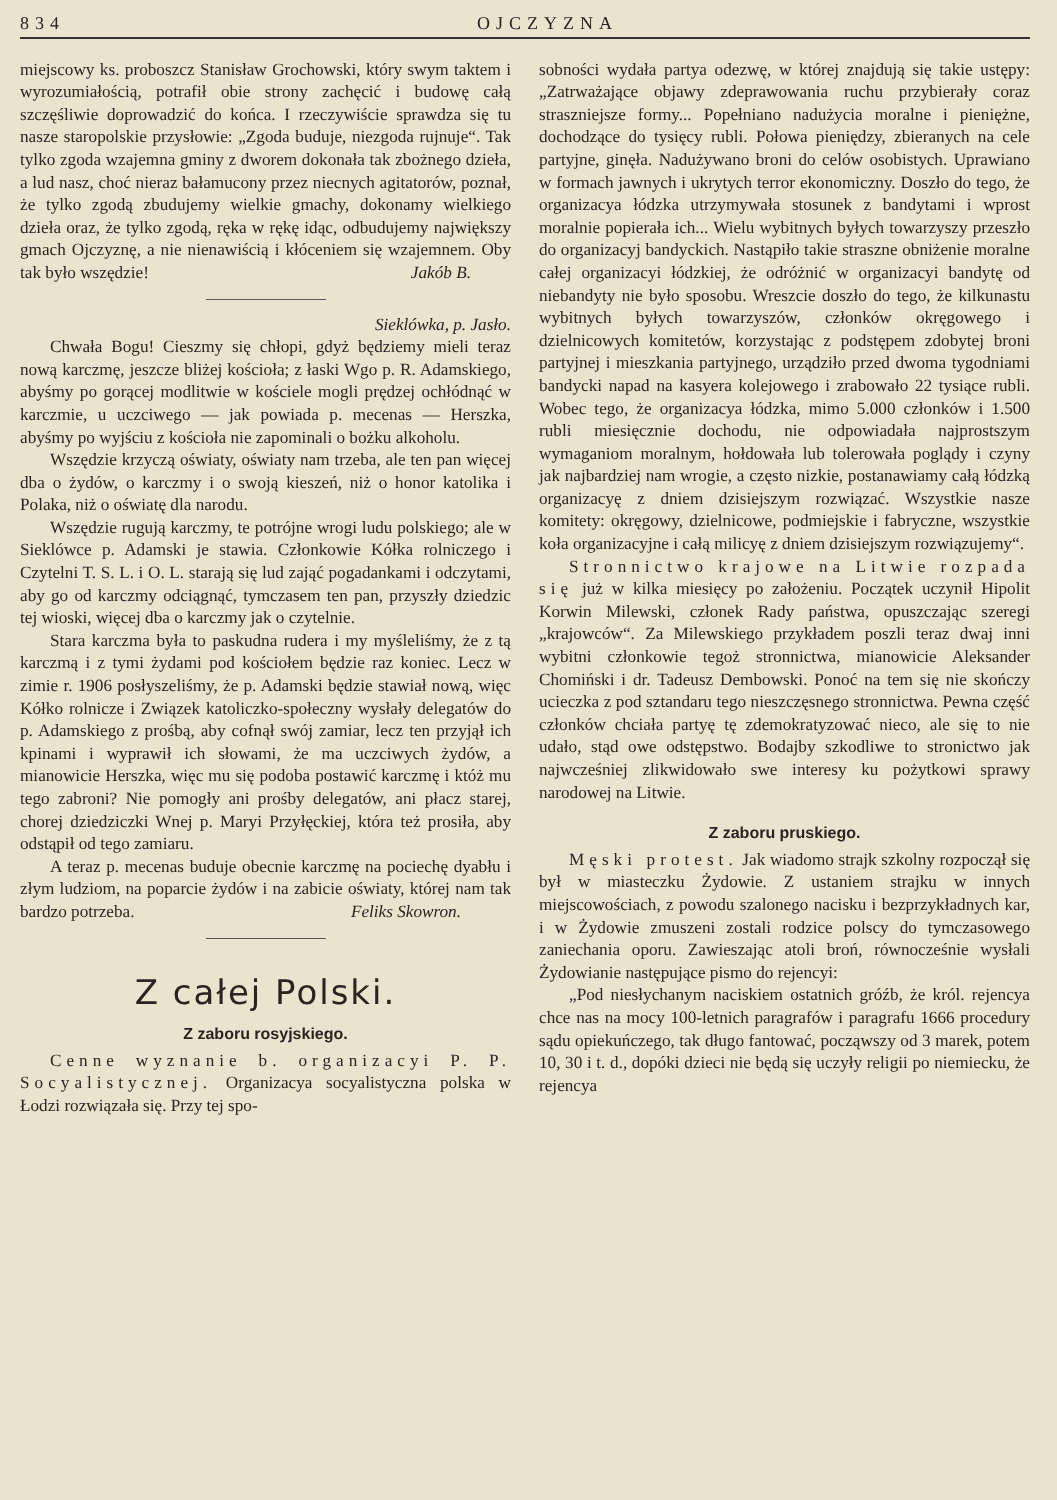834 OJCZYZNA
miejscowy ks. proboszcz Stanisław Grochowski, który swym taktem i wyrozumiałością, potrafił obie strony zachęcić i budowę całą szczęśliwie doprowadzić do końca. I rzeczywiście sprawdza się tu nasze staropolskie przysłowie: „Zgoda buduje, niezgoda rujnuje“. Tak tylko zgoda wzajemna gminy z dworem dokonała tak zbożnego dzieła, a lud nasz, choć nieraz bałamucony przez niecnych agitatorów, poznał, że tylko zgodą zbudujemy wielkie gmachy, dokonamy wielkiego dzieła oraz, że tylko zgodą, ręka w rękę idąc, odbudujemy największy gmach Ojczyznę, a nie nienawiścią i kłóceniem się wzajemnem. Oby tak było wszędzie! Jakób B.
Sieklówka, p. Jasło.
Chwała Bogu! Cieszmy się chłopi, gdyż będziemy mieli teraz nową karczmę, jeszcze bliżej kościoła; z łaski Wgo p. R. Adamskiego, abyśmy po gorącej modlitwie w kościele mogli prędzej ochłódnąć w karczmie, u uczciwego — jak powiada p. mecenas — Herszka, abyśmy po wyjściu z kościoła nie zapominali o bożku alkoholu.
Wszędzie krzyczą oświaty, oświaty nam trzeba, ale ten pan więcej dba o żydów, o karczmy i o swoją kieszeń, niż o honor katolika i Polaka, niż o oświatę dla narodu.
Wszędzie rugują karczmy, te potrójne wrogi ludu polskiego; ale w Sieklówce p. Adamski je stawia. Członkowie Kółka rolniczego i Czytelni T. S. L. i O. L. starają się lud zająć pogadankami i odczytami, aby go od karczmy odciągnąć, tymczasem ten pan, przyszły dziedzic tej wioski, więcej dba o karczmy jak o czytelnie.
Stara karczma była to paskudna rudera i my myśleliśmy, że z tą karczmą i z tymi żydami pod kościołem będzie raz koniec. Lecz w zimie r. 1906 posłyszeliśmy, że p. Adamski będzie stawiał nową, więc Kółko rolnicze i Związek katoliczko-społeczny wysłały delegatów do p. Adamskiego z prośbą, aby cofnął swój zamiar, lecz ten przyjął ich kpinami i wyprawił ich słowami, że ma uczciwych żydów, a mianowicie Herszka, więc mu się podoba postawić karczmę i któż mu tego zabroni? Nie pomogły ani prośby delegatów, ani płacz starej, chorej dziedziczki Wnej p. Maryi Przyłęckiej, która też prosiła, aby odstąpił od tego zamiaru.
A teraz p. mecenas buduje obecnie karczmę na pociechę dyabłu i złym ludziom, na poparcie żydów i na zabicie oświaty, której nam tak bardzo potrzeba. Feliks Skowron.
Z całej Polski.
Z zaboru rosyjskiego.
Cenne wyznanie b. organizacyi P. P. Socyalistycznej. Organizacya socyalistyczna polska w Łodzi rozwiązała się. Przy tej spo-
sobności wydała partya odezwę, w której znajdują się takie ustępy: „Zatrważające objawy zdeprawowania ruchu przybierały coraz straszniejsze formy... Popełniano nadużycia moralne i pieniężne, dochodzące do tysięcy rubli. Połowa pieniędzy, zbieranych na cele partyjne, ginęła. Nadużywano broni do celów osobistych. Uprawiano w formach jawnych i ukrytych terror ekonomiczny. Doszło do tego, że organizacya łódzka utrzymywała stosunek z bandytami i wprost moralnie popierała ich... Wielu wybitnych byłych towarzyszy przeszło do organizacyj bandyckich. Nastąpiło takie straszne obniżenie moralne całej organizacyi łódzkiej, że odróżnić w organizacyi bandytę od niebandyty nie było sposobu. Wreszcie doszło do tego, że kilkunastu wybitnych byłych towarzyszów, członków okręgowego i dzielnicowych komitetów, korzystając z podstępem zdobytej broni partyjnej i mieszkania partyjnego, urządziło przed dwoma tygodniami bandycki napad na kasyera kolejowego i zrabowało 22 tysiące rubli. Wobec tego, że organizacya łódzka, mimo 5.000 członków i 1.500 rubli miesięcznie dochodu, nie odpowiadała najprostszym wymaganiom moralnym, hołdowała lub tolerowała poglądy i czyny jak najbardziej nam wrogie, a często nizkie, postanawiamy całą łódzką organizacyę z dniem dzisiejszym rozwiązać. Wszystkie nasze komitety: okręgowy, dzielnicowe, podmiejskie i fabryczne, wszystkie koła organizacyjne i całą milicyę z dniem dzisiejszym rozwiązujemy“.
Stronnictwo krajowe na Litwie rozpada się już w kilka miesięcy po założeniu. Początek uczynił Hipolit Korwin Milewski, członek Rady państwa, opuszczając szeregi „krajowców“. Za Milewskiego przykładem poszli teraz dwaj inni wybitni członkowie tegoż stronnictwa, mianowicie Aleksander Chomiński i dr. Tadeusz Dembowski. Ponoć na tem się nie skończy ucieczka z pod sztandaru tego nieszczęsnego stronnictwa. Pewna część członków chciała partyę tę zdemokratyzować nieco, ale się to nie udało, stąd owe odstępstwo. Bodajby szkodliwe to stronictwo jak najwcześniej zlikwidowało swe interesy ku pożytkowi sprawy narodowej na Litwie.
Z zaboru pruskiego.
Męski protest. Jak wiadomo strajk szkolny rozpoczął się był w miasteczku Żydowie. Z ustaniem strajku w innych miejscowościach, z powodu szalonego nacisku i bezprzykładnych kar, i w Żydowie zmuszeni zostali rodzice polscy do tymczasowego zaniechania oporu. Zawieszając atoli broń, równocześnie wysłali Żydowianie następujące pismo do rejencyi:
„Pod niesłychanym naciskiem ostatnich gróźb, że król. rejencya chce nas na mocy 100-letnich paragrafów i paragrafu 1666 procedury sądu opiekuńczego, tak długo fantować, począwszy od 3 marek, potem 10, 30 i t. d., dopóki dzieci nie będą się uczyły religii po niemiecku, że rejencya